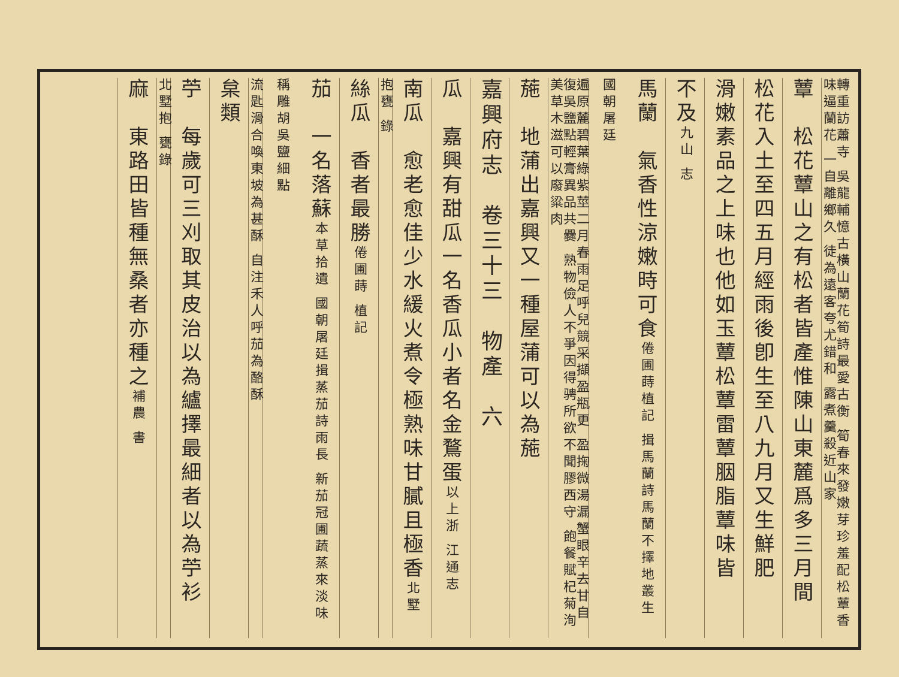轉重訪蕭寺 吳龍輔憶古橫山蘭花筍詩最愛古衡 筍春來發嫩芽珍羞配松蕈香味逼蘭花 一自離鄉久 徒為遠客夸尤錯和 露煮羹殺近山家
蕈　松花蕈山之有松者皆產惟陳山東麓爲多三月間
松花入土至四五月經雨後卽生至八九月又生鮮肥
滑嫩素品之上味也他如玉蕈松蕈雷蕈胭脂蕈味皆
不及九山 志
馬蘭　氣香性涼嫩時可食倦圃蒔植記 揖馬蘭詩馬蘭不擇地叢生 國朝屠廷
遍原麓碧葉綠紫莖二月春雨足呼兒競采擷盈瓶更 盈掬微湯漏蟹眼辛去甘自復吳鹽點輕膏異品共爨 熟物儉人不爭因得骋所欲不聞膠西守 飽餐賦杞菊洵美草木滋可以廢粱肉
葹　地蒲出嘉興又一種屋蒲可以為葹
嘉興府志　卷三十三　物產　六
瓜　嘉興有甜瓜一名香瓜小者名金鶩蛋以上浙 江通志
南瓜　愈老愈佳少水緩火煮令極熟味甘膩且極香北墅
抱甕 錄
絲瓜　香者最勝倦圃蒔 植記
茄　一名落蘇本草拾遺 國朝屠廷揖蒸茄詩雨長 新茄冠圃蔬蒸來淡味稱雕胡吳鹽細點
流匙滑合喚東坡為甚酥 自注禾人呼茄為酪酥
枲類
苧　每歲可三刈取其皮治以為纑擇最細者以為苧衫
北墅抱 甕錄
麻　東路田皆種無桑者亦種之補農 書